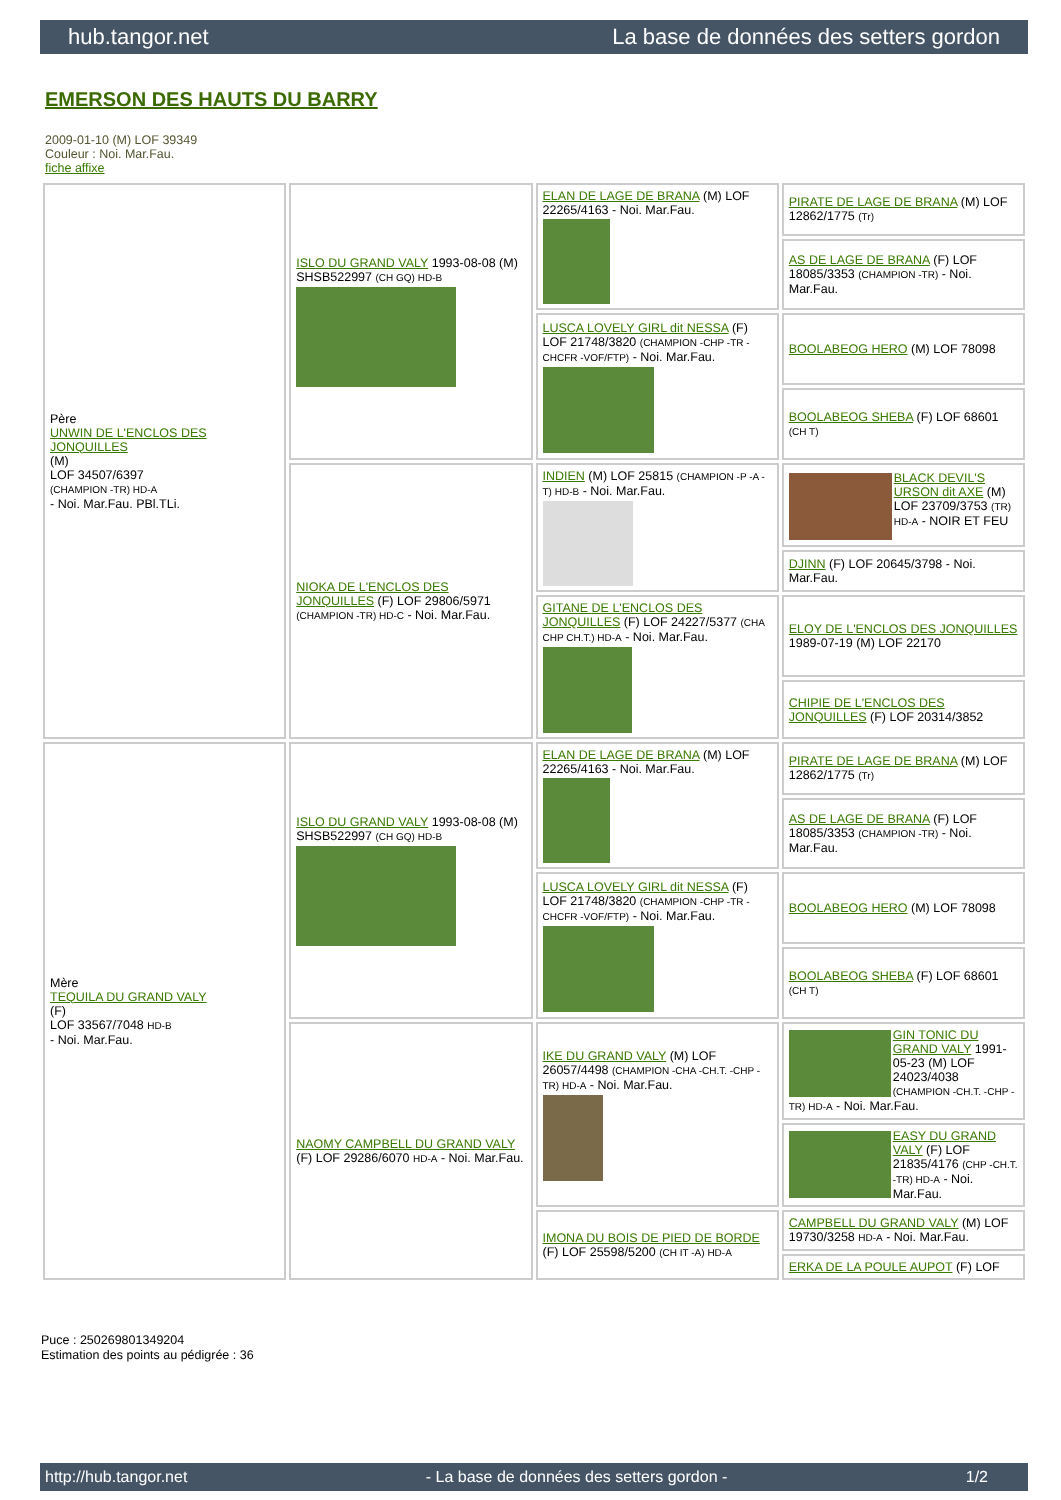hub.tangor.net La base de données des setters gordon
EMERSON DES HAUTS DU BARRY
2009-01-10 (M) LOF 39349
Couleur : Noi. Mar.Fau.
fiche affixe
| Père UNWIN DE L'ENCLOS DES JONQUILLES (M) LOF 34507/6397 (CHAMPION -TR) HD-A - Noi. Mar.Fau. PBl.TLi. | ISLO DU GRAND VALY 1993-08-08 (M) SHSB522997 (CH GQ) HD-B | ELAN DE LAGE DE BRANA (M) LOF 22265/4163 - Noi. Mar.Fau. | PIRATE DE LAGE DE BRANA (M) LOF 12862/1775 (Tr) |
| | | | AS DE LAGE DE BRANA (F) LOF 18085/3353 (CHAMPION -TR) - Noi. Mar.Fau. |
| | | LUSCA LOVELY GIRL dit NESSA (F) LOF 21748/3820 (CHAMPION -CHP -TR -CHCFR -VOF/FTP) - Noi. Mar.Fau. | BOOLABEOG HERO (M) LOF 78098 |
| | | | BOOLABEOG SHEBA (F) LOF 68601 (CH T) |
| | NIOKA DE L'ENCLOS DES JONQUILLES (F) LOF 29806/5971 (CHAMPION -TR) HD-C - Noi. Mar.Fau. | INDIEN (M) LOF 25815 (CHAMPION -P -A -T) HD-B - Noi. Mar.Fau. | BLACK DEVIL'S URSON dit AXE (M) LOF 23709/3753 (TR) HD-A - NOIR ET FEU |
| | | | DJINN (F) LOF 20645/3798 - Noi. Mar.Fau. |
| | | GITANE DE L'ENCLOS DES JONQUILLES (F) LOF 24227/5377 (CHA CHP CH.T.) HD-A - Noi. Mar.Fau. | ELOY DE L'ENCLOS DES JONQUILLES 1989-07-19 (M) LOF 22170 |
| | | | CHIPIE DE L'ENCLOS DES JONQUILLES (F) LOF 20314/3852 |
| Mère TEQUILA DU GRAND VALY (F) LOF 33567/7048 HD-B - Noi. Mar.Fau. | ISLO DU GRAND VALY 1993-08-08 (M) SHSB522997 (CH GQ) HD-B | ELAN DE LAGE DE BRANA (M) LOF 22265/4163 - Noi. Mar.Fau. | PIRATE DE LAGE DE BRANA (M) LOF 12862/1775 (Tr) |
| | | | AS DE LAGE DE BRANA (F) LOF 18085/3353 (CHAMPION -TR) - Noi. Mar.Fau. |
| | | LUSCA LOVELY GIRL dit NESSA (F) LOF 21748/3820 (CHAMPION -CHP -TR -CHCFR -VOF/FTP) - Noi. Mar.Fau. | BOOLABEOG HERO (M) LOF 78098 |
| | | | BOOLABEOG SHEBA (F) LOF 68601 (CH T) |
| | NAOMY CAMPBELL DU GRAND VALY (F) LOF 29286/6070 HD-A - Noi. Mar.Fau. | IKE DU GRAND VALY (M) LOF 26057/4498 (CHAMPION -CHA -CH.T. -CHP -TR) HD-A - Noi. Mar.Fau. | GIN TONIC DU GRAND VALY 1991-05-23 (M) LOF 24023/4038 (CHAMPION -CH.T. -CHP -TR) HD-A - Noi. Mar.Fau. |
| | | | EASY DU GRAND VALY (F) LOF 21835/4176 (CHP -CH.T. -TR) HD-A - Noi. Mar.Fau. |
| | | IMONA DU BOIS DE PIED DE BORDE (F) LOF 25598/5200 (CH IT -A) HD-A | CAMPBELL DU GRAND VALY (M) LOF 19730/3258 HD-A - Noi. Mar.Fau. |
| | | | ERKA DE LA POULE AUPOT (F) LOF |
Puce : 250269801349204
Estimation des points au pédigrée : 36
http://hub.tangor.net - La base de données des setters gordon - 1/2